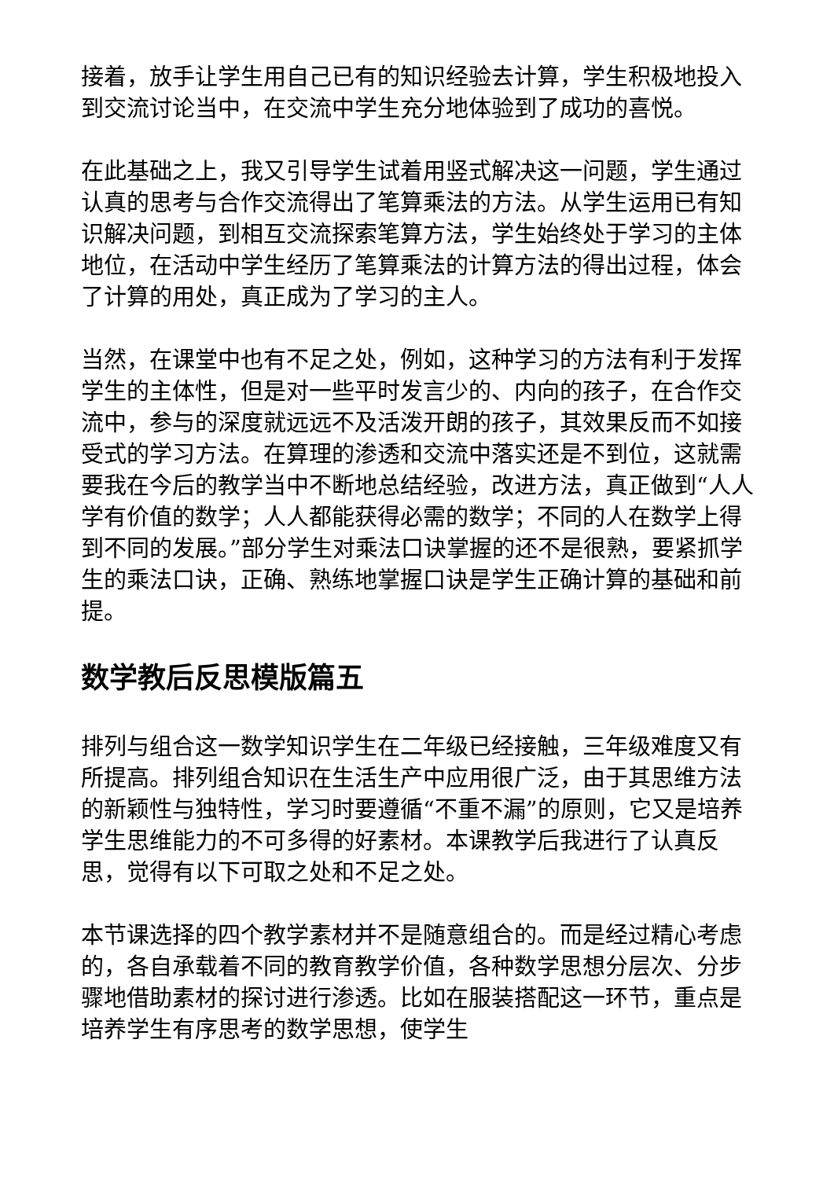接着，放手让学生用自己已有的知识经验去计算，学生积极地投入到交流讨论当中，在交流中学生充分地体验到了成功的喜悦。
在此基础之上，我又引导学生试着用竖式解决这一问题，学生通过认真的思考与合作交流得出了笔算乘法的方法。从学生运用已有知识解决问题，到相互交流探索笔算方法，学生始终处于学习的主体地位，在活动中学生经历了笔算乘法的计算方法的得出过程，体会了计算的用处，真正成为了学习的主人。
当然，在课堂中也有不足之处，例如，这种学习的方法有利于发挥学生的主体性，但是对一些平时发言少的、内向的孩子，在合作交流中，参与的深度就远远不及活泼开朗的孩子，其效果反而不如接受式的学习方法。在算理的渗透和交流中落实还是不到位，这就需要我在今后的教学当中不断地总结经验，改进方法，真正做到“人人学有价值的数学；人人都能获得必需的数学；不同的人在数学上得到不同的发展。”部分学生对乘法口诀掌握的还不是很熟，要紧抓学生的乘法口诀，正确、熟练地掌握口诀是学生正确计算的基础和前提。
数学教后反思模版篇五
排列与组合这一数学知识学生在二年级已经接触，三年级难度又有所提高。排列组合知识在生活生产中应用很广泛，由于其思维方法的新颖性与独特性，学习时要遵循“不重不漏”的原则，它又是培养学生思维能力的不可多得的好素材。本课教学后我进行了认真反思，觉得有以下可取之处和不足之处。
本节课选择的四个教学素材并不是随意组合的。而是经过精心考虑的，各自承载着不同的教育教学价值，各种数学思想分层次、分步骤地借助素材的探讨进行渗透。比如在服装搭配这一环节，重点是培养学生有序思考的数学思想，使学生